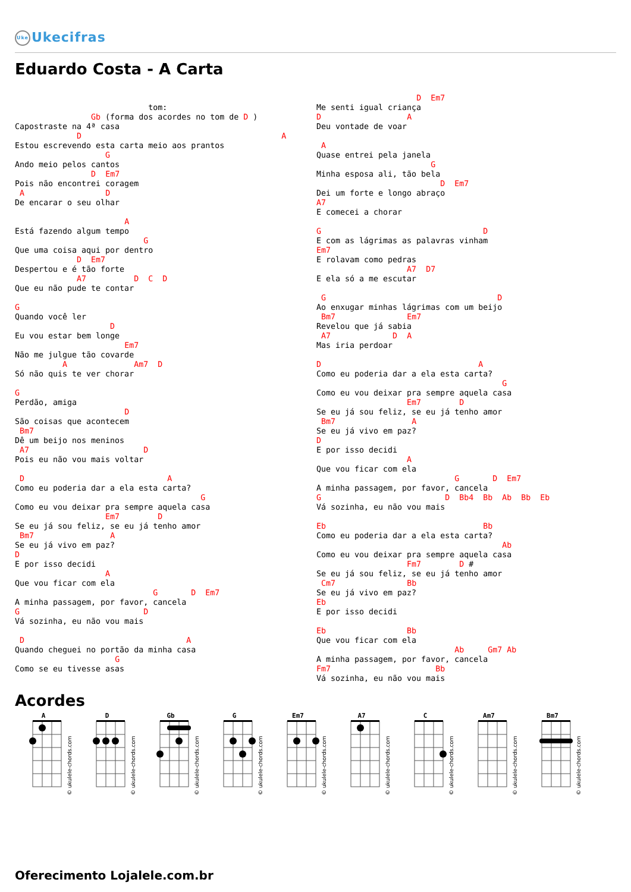Uke Ukecifras
Eduardo Costa - A Carta
                            tom:
                Gb (forma dos acordes no tom de D )
Capostraste na 4ª casa
             D                                          A
Estou escrevendo esta carta meio aos prantos
                   G
Ando meio pelos cantos
                D  Em7
Pois não encontrei coragem
 A                 D
De encarar o seu olhar

                       A
Está fazendo algum tempo
                           G
Que uma coisa aqui por dentro
             D  Em7
Despertou e é tão forte
             A7          D  C  D
Que eu não pude te contar

G
Quando você ler
                    D
Eu vou estar bem longe
                       Em7
Não me julgue tão covarde
          A              Am7  D
Só não quis te ver chorar

G
Perdão, amiga
                       D
São coisas que acontecem
 Bm7
Dê um beijo nos meninos
 A7                        D
Pois eu não vou mais voltar

 D                              A
Como eu poderia dar a ela esta carta?
                                       G
Como eu vou deixar pra sempre aquela casa
                   Em7        D
Se eu já sou feliz, se eu já tenho amor
 Bm7                A
Se eu já vivo em paz?
D
E por isso decidi
                   A
Que vou ficar com ela
                             G       D  Em7
A minha passagem, por favor, cancela
G                          D
Vá sozinha, eu não vou mais

 D                                  A
Quando cheguei no portão da minha casa
                     G
Como se eu tivesse asas
                     D  Em7
Me senti igual criança
D                  A
Deu vontade de voar

 A
Quase entrei pela janela
                        G
Minha esposa ali, tão bela
                          D  Em7
Dei um forte e longo abraço
A7
E comecei a chorar

G                                  D
E com as lágrimas as palavras vinham
Em7
E rolavam como pedras
                   A7  D7
E ela só a me escutar

 G                                    D
Ao enxugar minhas lágrimas com um beijo
 Bm7               Em7
Revelou que já sabia
 A7             D  A
Mas iria perdoar

D                                 A
Como eu poderia dar a ela esta carta?
                                       G
Como eu vou deixar pra sempre aquela casa
                   Em7        D
Se eu já sou feliz, se eu já tenho amor
 Bm7                A
Se eu já vivo em paz?
D
E por isso decidi
                   A
Que vou ficar com ela
                             G       D  Em7
A minha passagem, por favor, cancela
G                          D  Bb4  Bb  Ab  Bb  Eb
Vá sozinha, eu não vou mais

Eb                                 Bb
Como eu poderia dar a ela esta carta?
                                       Ab
Como eu vou deixar pra sempre aquela casa
                   Fm7        D #
Se eu já sou feliz, se eu já tenho amor
 Cm7               Bb
Se eu já vivo em paz?
Eb
E por isso decidi

Eb                 Bb
Que vou ficar com ela
                             Ab     Gm7 Ab
A minha passagem, por favor, cancela
Fm7                      Bb
Vá sozinha, eu não vou mais
Acordes
A
© ukulele-chords.com
D
© ukulele-chords.com
Gb
© ukulele-chords.com
G
© ukulele-chords.com
Em7
© ukulele-chords.com
A7
© ukulele-chords.com
C
© ukulele-chords.com
Am7
© ukulele-chords.com
Bm7
© ukulele-chords.com
Oferecimento Lojalele.com.br